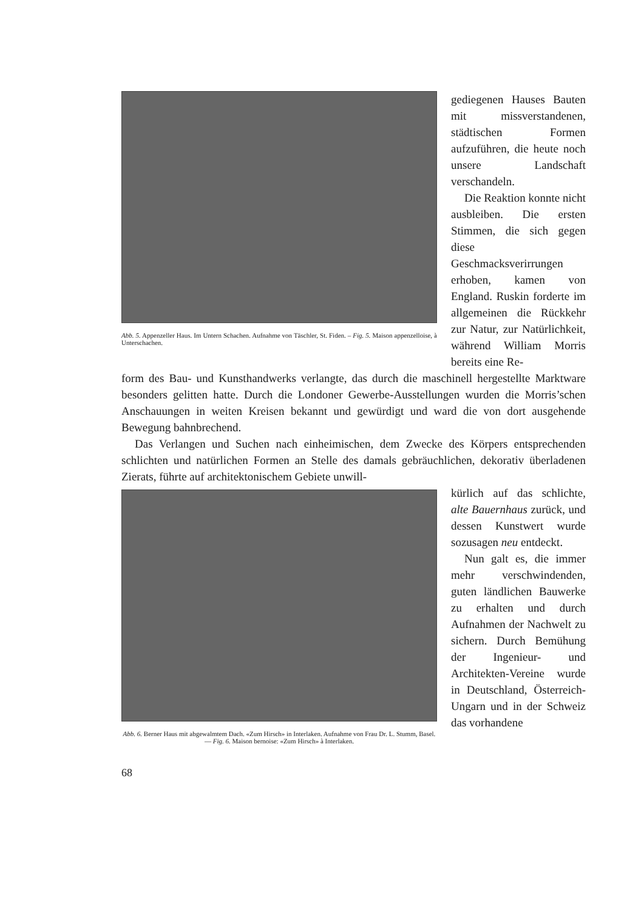Abb. 5. Appenzeller Haus. Im Untern Schachen. Aufnahme von Täschler, St. Fiden. – Fig. 5. Maison appenzelloise, à Unterschachen.
gediegenen Hauses Bauten mit missverstandenen, städtischen Formen aufzuführen, die heute noch unsere Landschaft verschandeln.
Die Reaktion konnte nicht ausbleiben. Die ersten Stimmen, die sich gegen diese Geschmacksverirrungen erhoben, kamen von England. Ruskin forderte im allgemeinen die Rückkehr zur Natur, zur Natürlichkeit, während William Morris bereits eine Re-
form des Bau- und Kunsthandwerks verlangte, das durch die maschinell hergestellte Marktware besonders gelitten hatte. Durch die Londoner Gewerbe-Ausstellungen wurden die Morris’schen Anschauungen in weiten Kreisen bekannt und gewürdigt und ward die von dort ausgehende Bewegung bahnbrechend.
Das Verlangen und Suchen nach einheimischen, dem Zwecke des Körpers entsprechenden schlichten und natürlichen Formen an Stelle des damals gebräuchlichen, dekorativ überladenen Zierats, führte auf architektonischem Gebiete unwill-
Abb. 6. Berner Haus mit abgewalmtem Dach. «Zum Hirsch» in Interlaken. Aufnahme von Frau Dr. L. Stumm, Basel. — Fig. 6. Maison bernoise: «Zum Hirsch» à Interlaken.
kürlich auf das schlichte, alte Bauernhaus zurück, und dessen Kunstwert wurde sozusagen neu entdeckt.
Nun galt es, die immer mehr verschwindenden, guten ländlichen Bauwerke zu erhalten und durch Aufnahmen der Nachwelt zu sichern. Durch Bemühung der Ingenieur- und Architekten-Vereine wurde in Deutschland, Österreich-Ungarn und in der Schweiz das vorhandene
68